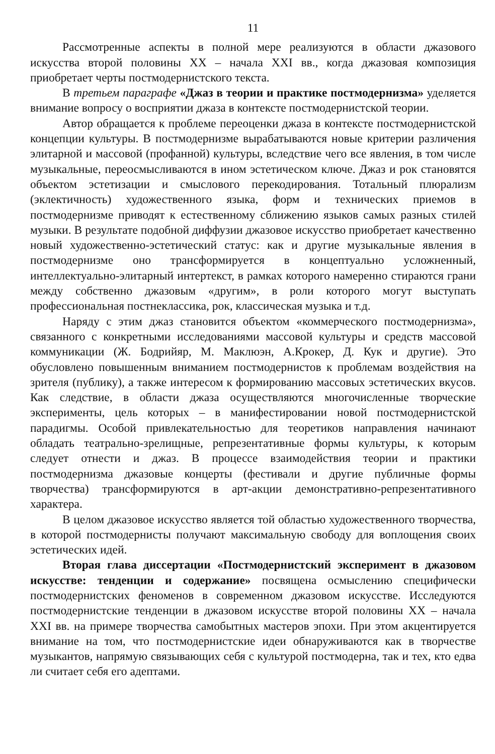11
Рассмотренные аспекты в полной мере реализуются в области джазового искусства второй половины XX – начала XXI вв., когда джазовая композиция приобретает черты постмодернистского текста.
В третьем параграфе «Джаз в теории и практике постмодернизма» уделяется внимание вопросу о восприятии джаза в контексте постмодернистской теории.
Автор обращается к проблеме переоценки джаза в контексте постмодернистской концепции культуры. В постмодернизме вырабатываются новые критерии различения элитарной и массовой (профанной) культуры, вследствие чего все явления, в том числе музыкальные, переосмысливаются в ином эстетическом ключе. Джаз и рок становятся объектом эстетизации и смыслового перекодирования. Тотальный плюрализм (эклектичность) художественного языка, форм и технических приемов в постмодернизме приводят к естественному сближению языков самых разных стилей музыки. В результате подобной диффузии джазовое искусство приобретает качественно новый художественно-эстетический статус: как и другие музыкальные явления в постмодернизме оно трансформируется в концептуально усложненный, интеллектуально-элитарный интертекст, в рамках которого намеренно стираются грани между собственно джазовым «другим», в роли которого могут выступать профессиональная постнеклассика, рок, классическая музыка и т.д.
Наряду с этим джаз становится объектом «коммерческого постмодернизма», связанного с конкретными исследованиями массовой культуры и средств массовой коммуникации (Ж. Бодрийяр, М. Маклюэн, А.Крокер, Д. Кук и другие). Это обусловлено повышенным вниманием постмодернистов к проблемам воздействия на зрителя (публику), а также интересом к формированию массовых эстетических вкусов. Как следствие, в области джаза осуществляются многочисленные творческие эксперименты, цель которых – в манифестировании новой постмодернистской парадигмы. Особой привлекательностью для теоретиков направления начинают обладать театрально-зрелищные, репрезентативные формы культуры, к которым следует отнести и джаз. В процессе взаимодействия теории и практики постмодернизма джазовые концерты (фестивали и другие публичные формы творчества) трансформируются в арт-акции демонстративно-репрезентативного характера.
В целом джазовое искусство является той областью художественного творчества, в которой постмодернисты получают максимальную свободу для воплощения своих эстетических идей.
Вторая глава диссертации «Постмодернистский эксперимент в джазовом искусстве: тенденции и содержание» посвящена осмыслению специфически постмодернистских феноменов в современном джазовом искусстве. Исследуются постмодернистские тенденции в джазовом искусстве второй половины XX – начала XXI вв. на примере творчества самобытных мастеров эпохи. При этом акцентируется внимание на том, что постмодернистские идеи обнаруживаются как в творчестве музыкантов, напрямую связывающих себя с культурой постмодерна, так и тех, кто едва ли считает себя его адептами.